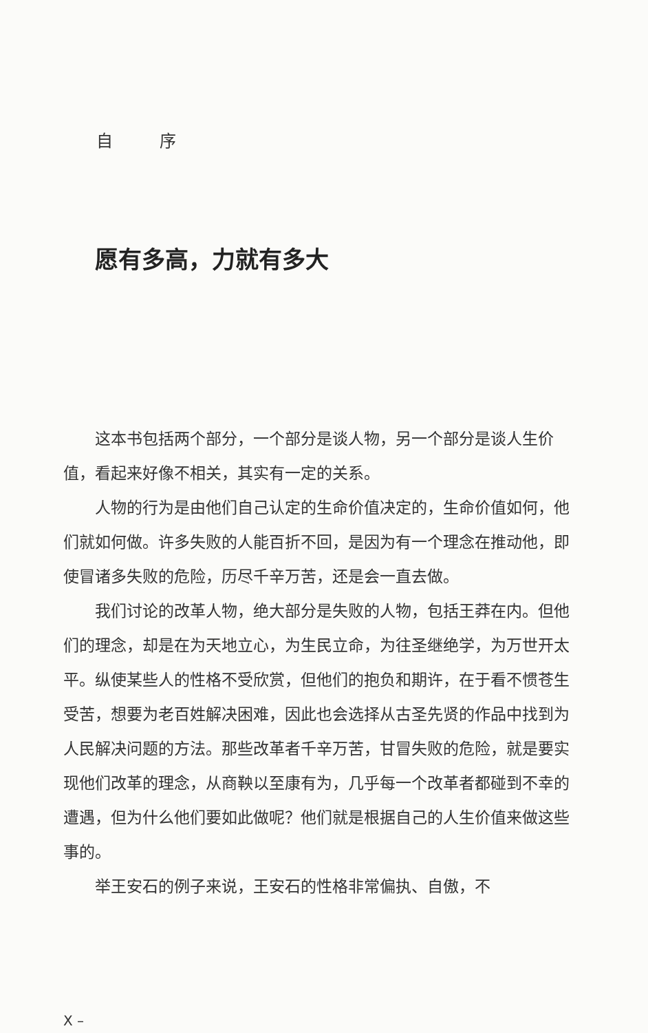自 序
愿有多高，力就有多大
这本书包括两个部分，一个部分是谈人物，另一个部分是谈人生价值，看起来好像不相关，其实有一定的关系。
人物的行为是由他们自己认定的生命价值决定的，生命价值如何，他们就如何做。许多失败的人能百折不回，是因为有一个理念在推动他，即使冒诸多失败的危险，历尽千辛万苦，还是会一直去做。
我们讨论的改革人物，绝大部分是失败的人物，包括王莽在内。但他们的理念，却是在为天地立心，为生民立命，为往圣继绝学，为万世开太平。纵使某些人的性格不受欣赏，但他们的抱负和期许，在于看不惯苍生受苦，想要为老百姓解决困难，因此也会选择从古圣先贤的作品中找到为人民解决问题的方法。那些改革者千辛万苦，甘冒失败的危险，就是要实现他们改革的理念，从商鞅以至康有为，几乎每一个改革者都碰到不幸的遭遇，但为什么他们要如此做呢？他们就是根据自己的人生价值来做这些事的。
举王安石的例子来说，王安石的性格非常偏执、自傲，不
X –